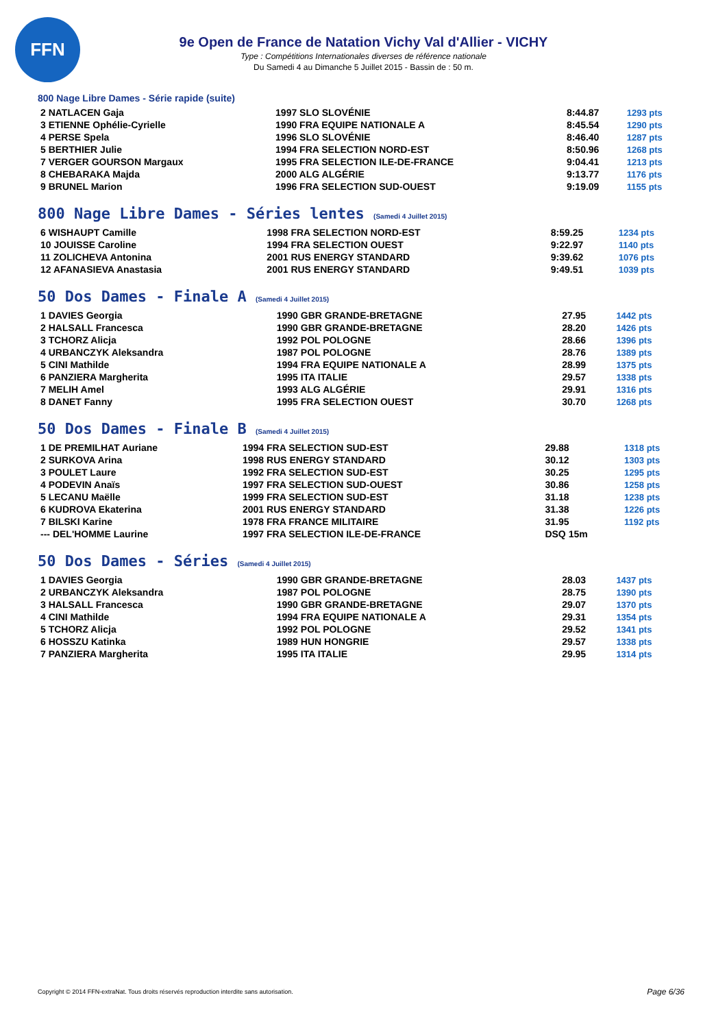FFN
9e Open de France de Natation Vichy Val d'Allier - VICHY
Type : Compétitions Internationales diverses de référence nationale
Du Samedi 4 au Dimanche 5 Juillet 2015 - Bassin de : 50 m.
800 Nage Libre Dames - Série rapide (suite)
| 2 NATLACEN Gaja | 1997 SLO SLOVÉNIE | 8:44.87 | 1293 pts |
| 3 ETIENNE Ophélie-Cyrielle | 1990 FRA EQUIPE NATIONALE A | 8:45.54 | 1290 pts |
| 4 PERSE Spela | 1996 SLO SLOVÉNIE | 8:46.40 | 1287 pts |
| 5 BERTHIER Julie | 1994 FRA SELECTION NORD-EST | 8:50.96 | 1268 pts |
| 7 VERGER GOURSON Margaux | 1995 FRA SELECTION ILE-DE-FRANCE | 9:04.41 | 1213 pts |
| 8 CHEBARAKA Majda | 2000 ALG ALGÉRIE | 9:13.77 | 1176 pts |
| 9 BRUNEL Marion | 1996 FRA SELECTION SUD-OUEST | 9:19.09 | 1155 pts |
800 Nage Libre Dames - Séries lentes (Samedi 4 Juillet 2015)
| 6 WISHAUPT Camille | 1998 FRA SELECTION NORD-EST | 8:59.25 | 1234 pts |
| 10 JOUISSE Caroline | 1994 FRA SELECTION OUEST | 9:22.97 | 1140 pts |
| 11 ZOLICHEVA Antonina | 2001 RUS ENERGY STANDARD | 9:39.62 | 1076 pts |
| 12 AFANASIEVA Anastasia | 2001 RUS ENERGY STANDARD | 9:49.51 | 1039 pts |
50 Dos Dames - Finale A (Samedi 4 Juillet 2015)
| 1 DAVIES Georgia | 1990 GBR GRANDE-BRETAGNE | 27.95 | 1442 pts |
| 2 HALSALL Francesca | 1990 GBR GRANDE-BRETAGNE | 28.20 | 1426 pts |
| 3 TCHORZ Alicja | 1992 POL POLOGNE | 28.66 | 1396 pts |
| 4 URBANCZYK Aleksandra | 1987 POL POLOGNE | 28.76 | 1389 pts |
| 5 CINI Mathilde | 1994 FRA EQUIPE NATIONALE A | 28.99 | 1375 pts |
| 6 PANZIERA Margherita | 1995 ITA ITALIE | 29.57 | 1338 pts |
| 7 MELIH Amel | 1993 ALG ALGÉRIE | 29.91 | 1316 pts |
| 8 DANET Fanny | 1995 FRA SELECTION OUEST | 30.70 | 1268 pts |
50 Dos Dames - Finale B (Samedi 4 Juillet 2015)
| 1 DE PREMILHAT Auriane | 1994 FRA SELECTION SUD-EST | 29.88 | 1318 pts |
| 2 SURKOVA Arina | 1998 RUS ENERGY STANDARD | 30.12 | 1303 pts |
| 3 POULET Laure | 1992 FRA SELECTION SUD-EST | 30.25 | 1295 pts |
| 4 PODEVIN Anaïs | 1997 FRA SELECTION SUD-OUEST | 30.86 | 1258 pts |
| 5 LECANU Maëlle | 1999 FRA SELECTION SUD-EST | 31.18 | 1238 pts |
| 6 KUDROVA Ekaterina | 2001 RUS ENERGY STANDARD | 31.38 | 1226 pts |
| 7 BILSKI Karine | 1978 FRA FRANCE MILITAIRE | 31.95 | 1192 pts |
| --- DEL'HOMME Laurine | 1997 FRA SELECTION ILE-DE-FRANCE | DSQ 15m | |
50 Dos Dames - Séries (Samedi 4 Juillet 2015)
| 1 DAVIES Georgia | 1990 GBR GRANDE-BRETAGNE | 28.03 | 1437 pts |
| 2 URBANCZYK Aleksandra | 1987 POL POLOGNE | 28.75 | 1390 pts |
| 3 HALSALL Francesca | 1990 GBR GRANDE-BRETAGNE | 29.07 | 1370 pts |
| 4 CINI Mathilde | 1994 FRA EQUIPE NATIONALE A | 29.31 | 1354 pts |
| 5 TCHORZ Alicja | 1992 POL POLOGNE | 29.52 | 1341 pts |
| 6 HOSSZU Katinka | 1989 HUN HONGRIE | 29.57 | 1338 pts |
| 7 PANZIERA Margherita | 1995 ITA ITALIE | 29.95 | 1314 pts |
Copyright © 2014 FFN-extraNat. Tous droits réservés reproduction interdite sans autorisation.
Page 6/36